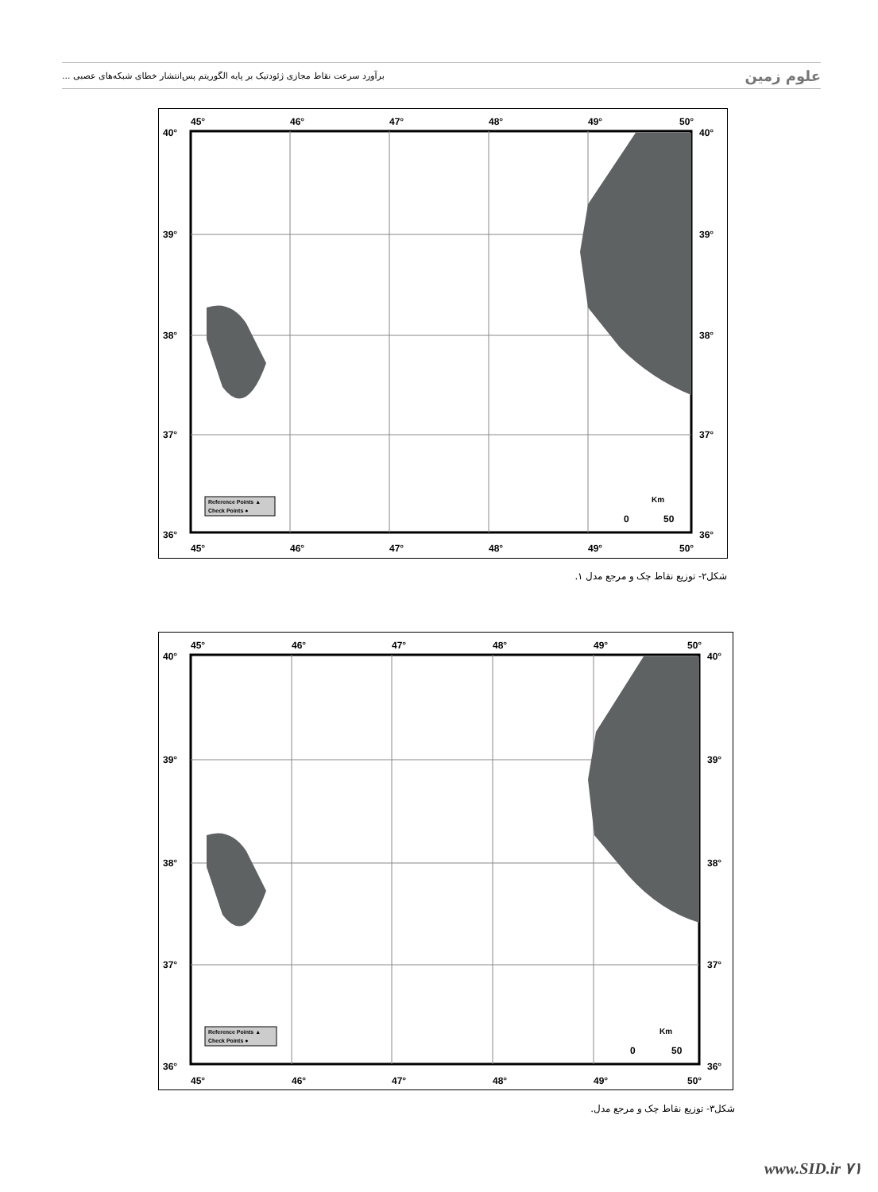برآورد سرعت نقاط مجازی ژئودتیک بر پایه الگوریتم پس‌انتشار خطای شبکه‌های عصبی ... علوم زمین
45°
46°
47°
48°
49°
50°
40°
39°
38°
37°
36°
40°
39°
38°
37°
36°
45°
46°
47°
48°
49°
50°
Reference Points ▲
Check Points ●
Km
0
50
شکل۲- توزیع نقاط چک و مرجع مدل ۱.
45°
46°
47°
48°
49°
50°
40°
39°
38°
37°
36°
40°
39°
38°
37°
36°
45°
46°
47°
48°
49°
50°
Reference Points ▲
Check Points ●
Km
0
50
شکل۳- توزیع نقاط چک و مرجع مدل.
www.SID.ir ۷۱